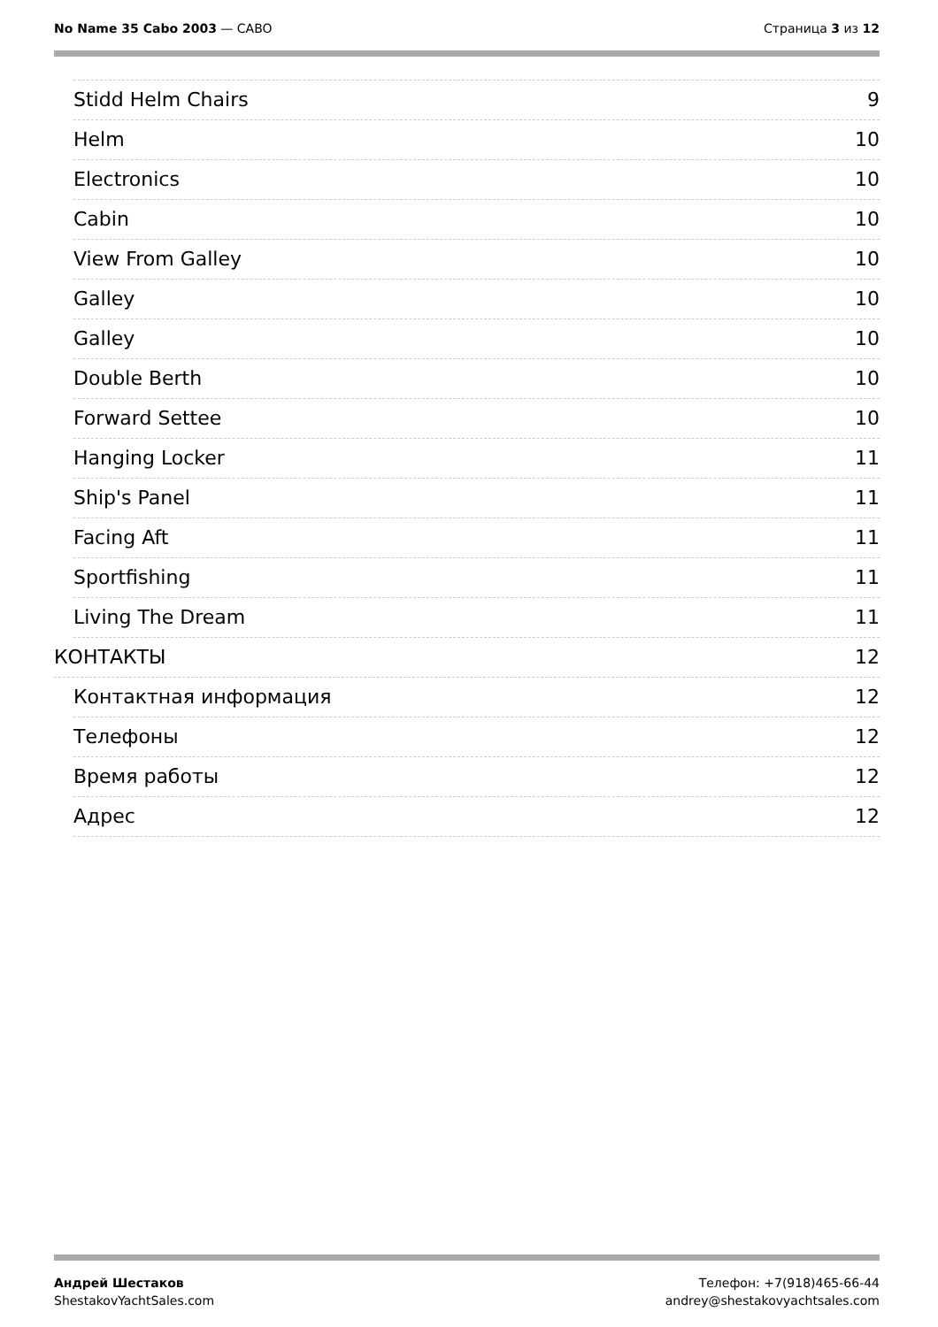No Name 35 Cabo 2003 — CABO Страница 3 из 12
Stidd Helm Chairs 9
Helm 10
Electronics 10
Cabin 10
View From Galley 10
Galley 10
Galley 10
Double Berth 10
Forward Settee 10
Hanging Locker 11
Ship's Panel 11
Facing Aft 11
Sportfishing 11
Living The Dream 11
КОНТАКТЫ 12
Контактная информация 12
Телефоны 12
Время работы 12
Адрес 12
Андрей Шестаков
ShestakovYachtSales.com
Телефон: +7(918)465-66-44
andrey@shestakovyachtsales.com